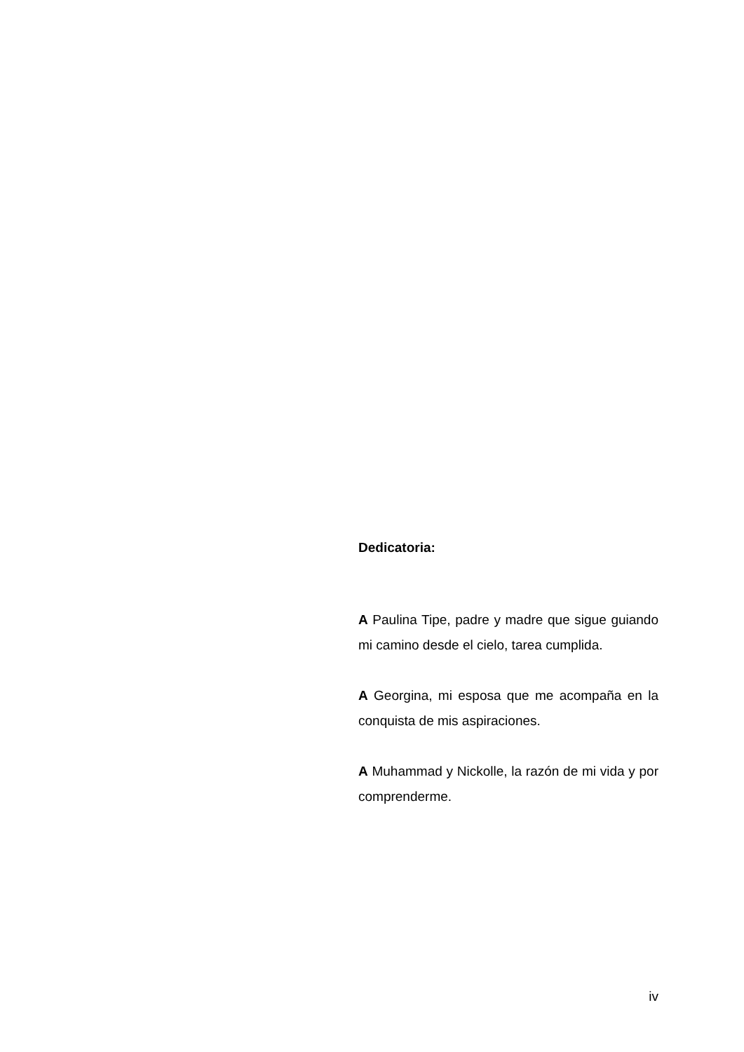Dedicatoria:
A Paulina Tipe, padre y madre que sigue guiando mi camino desde el cielo, tarea cumplida.
A Georgina, mi esposa que me acompaña en la conquista de mis aspiraciones.
A Muhammad y Nickolle, la razón de mi vida y por comprenderme.
iv